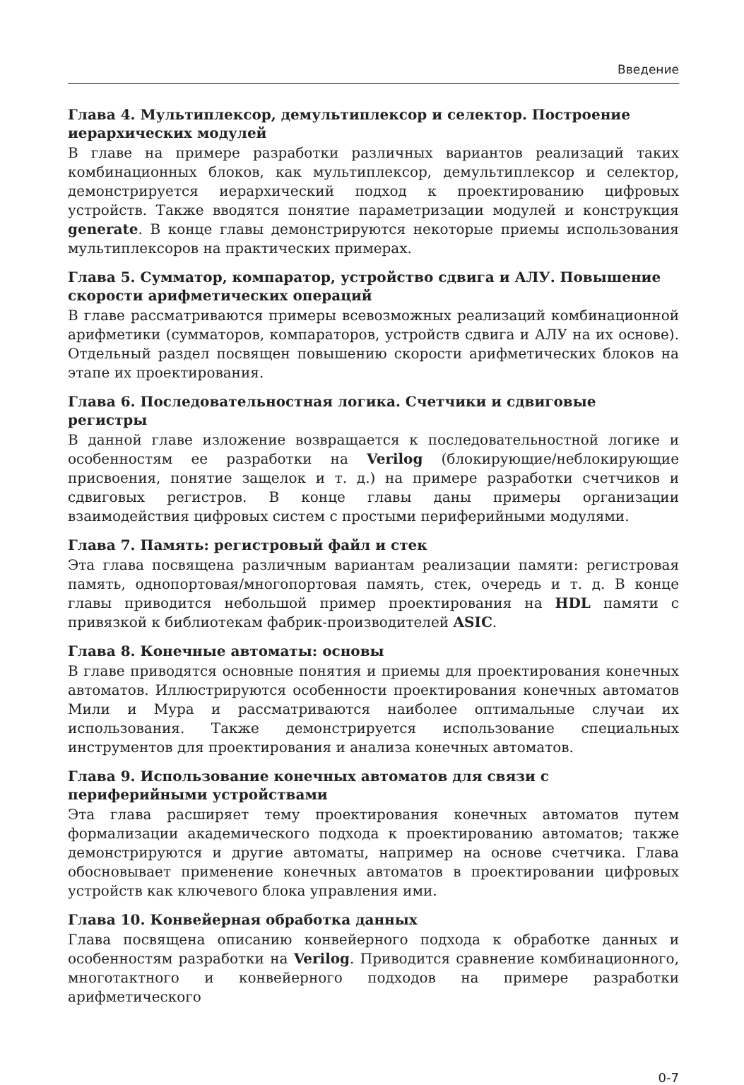Введение
Глава 4. Мультиплексор, демультиплексор и селектор. Построение иерархических модулей
В главе на примере разработки различных вариантов реализаций таких комбинационных блоков, как мультиплексор, демультиплексор и селектор, демонстрируется иерархический подход к проектированию цифровых устройств. Также вводятся понятие параметризации модулей и конструкция generate. В конце главы демонстрируются некоторые приемы использования мультиплексоров на практических примерах.
Глава 5. Сумматор, компаратор, устройство сдвига и АЛУ. Повышение скорости арифметических операций
В главе рассматриваются примеры всевозможных реализаций комбинационной арифметики (сумматоров, компараторов, устройств сдвига и АЛУ на их основе). Отдельный раздел посвящен повышению скорости арифметических блоков на этапе их проектирования.
Глава 6. Последовательностная логика. Счетчики и сдвиговые регистры
В данной главе изложение возвращается к последовательностной логике и особенностям ее разработки на Verilog (блокирующие/неблокирующие присвоения, понятие защелок и т. д.) на примере разработки счетчиков и сдвиговых регистров. В конце главы даны примеры организации взаимодействия цифровых систем с простыми периферийными модулями.
Глава 7. Память: регистровый файл и стек
Эта глава посвящена различным вариантам реализации памяти: регистровая память, однопортовая/многопортовая память, стек, очередь и т. д. В конце главы приводится небольшой пример проектирования на HDL памяти с привязкой к библиотекам фабрик-производителей ASIC.
Глава 8. Конечные автоматы: основы
В главе приводятся основные понятия и приемы для проектирования конечных автоматов. Иллюстрируются особенности проектирования конечных автоматов Мили и Мура и рассматриваются наиболее оптимальные случаи их использования. Также демонстрируется использование специальных инструментов для проектирования и анализа конечных автоматов.
Глава 9. Использование конечных автоматов для связи с периферийными устройствами
Эта глава расширяет тему проектирования конечных автоматов путем формализации академического подхода к проектированию автоматов; также демонстрируются и другие автоматы, например на основе счетчика. Глава обосновывает применение конечных автоматов в проектировании цифровых устройств как ключевого блока управления ими.
Глава 10. Конвейерная обработка данных
Глава посвящена описанию конвейерного подхода к обработке данных и особенностям разработки на Verilog. Приводится сравнение комбинационного, многотактного и конвейерного подходов на примере разработки арифметического
0-7